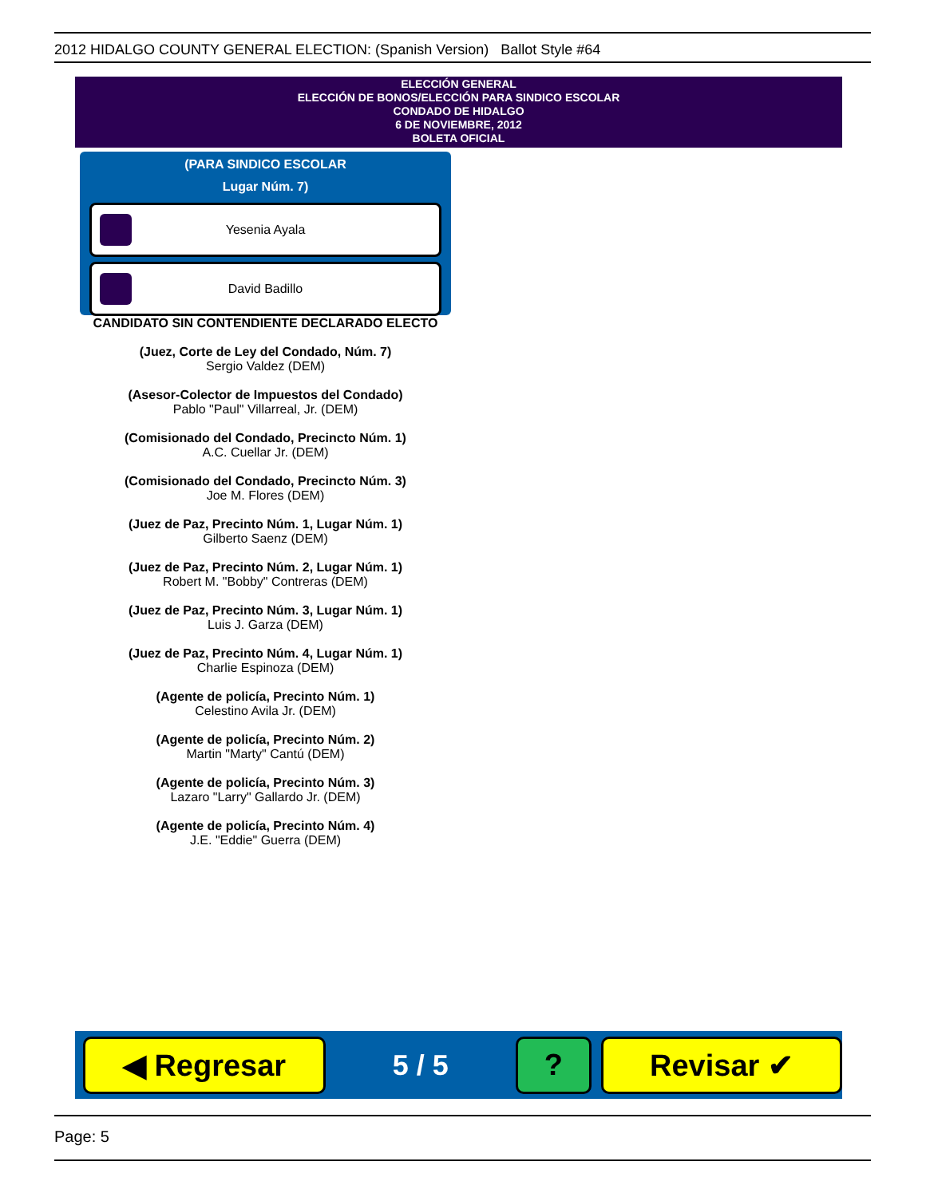2012 HIDALGO COUNTY GENERAL ELECTION: (Spanish Version) Ballot Style #64
ELECCIÓN GENERAL
ELECCIÓN DE BONOS/ELECCIÓN PARA SINDICO ESCOLAR
CONDADO DE HIDALGO
6 DE NOVIEMBRE, 2012
BOLETA OFICIAL
(PARA SINDICO ESCOLAR
Lugar Núm. 7)
Yesenia Ayala
David Badillo
CANDIDATO SIN CONTENDIENTE DECLARADO ELECTO
(Juez, Corte de Ley del Condado, Núm. 7)
Sergio Valdez (DEM)
(Asesor-Colector de Impuestos del Condado)
Pablo "Paul" Villarreal, Jr. (DEM)
(Comisionado del Condado, Precincto Núm. 1)
A.C. Cuellar Jr. (DEM)
(Comisionado del Condado, Precincto Núm. 3)
Joe M. Flores (DEM)
(Juez de Paz, Precinto Núm. 1, Lugar Núm. 1)
Gilberto Saenz (DEM)
(Juez de Paz, Precinto Núm. 2, Lugar Núm. 1)
Robert M. "Bobby" Contreras (DEM)
(Juez de Paz, Precinto Núm. 3, Lugar Núm. 1)
Luis J. Garza (DEM)
(Juez de Paz, Precinto Núm. 4, Lugar Núm. 1)
Charlie Espinoza (DEM)
(Agente de policía, Precinto Núm. 1)
Celestino Avila Jr. (DEM)
(Agente de policía, Precinto Núm. 2)
Martin "Marty" Cantú (DEM)
(Agente de policía, Precinto Núm. 3)
Lazaro "Larry" Gallardo Jr. (DEM)
(Agente de policía, Precinto Núm. 4)
J.E. "Eddie" Guerra (DEM)
◀ Regresar
5 / 5
? Revisar ✔
Page: 5